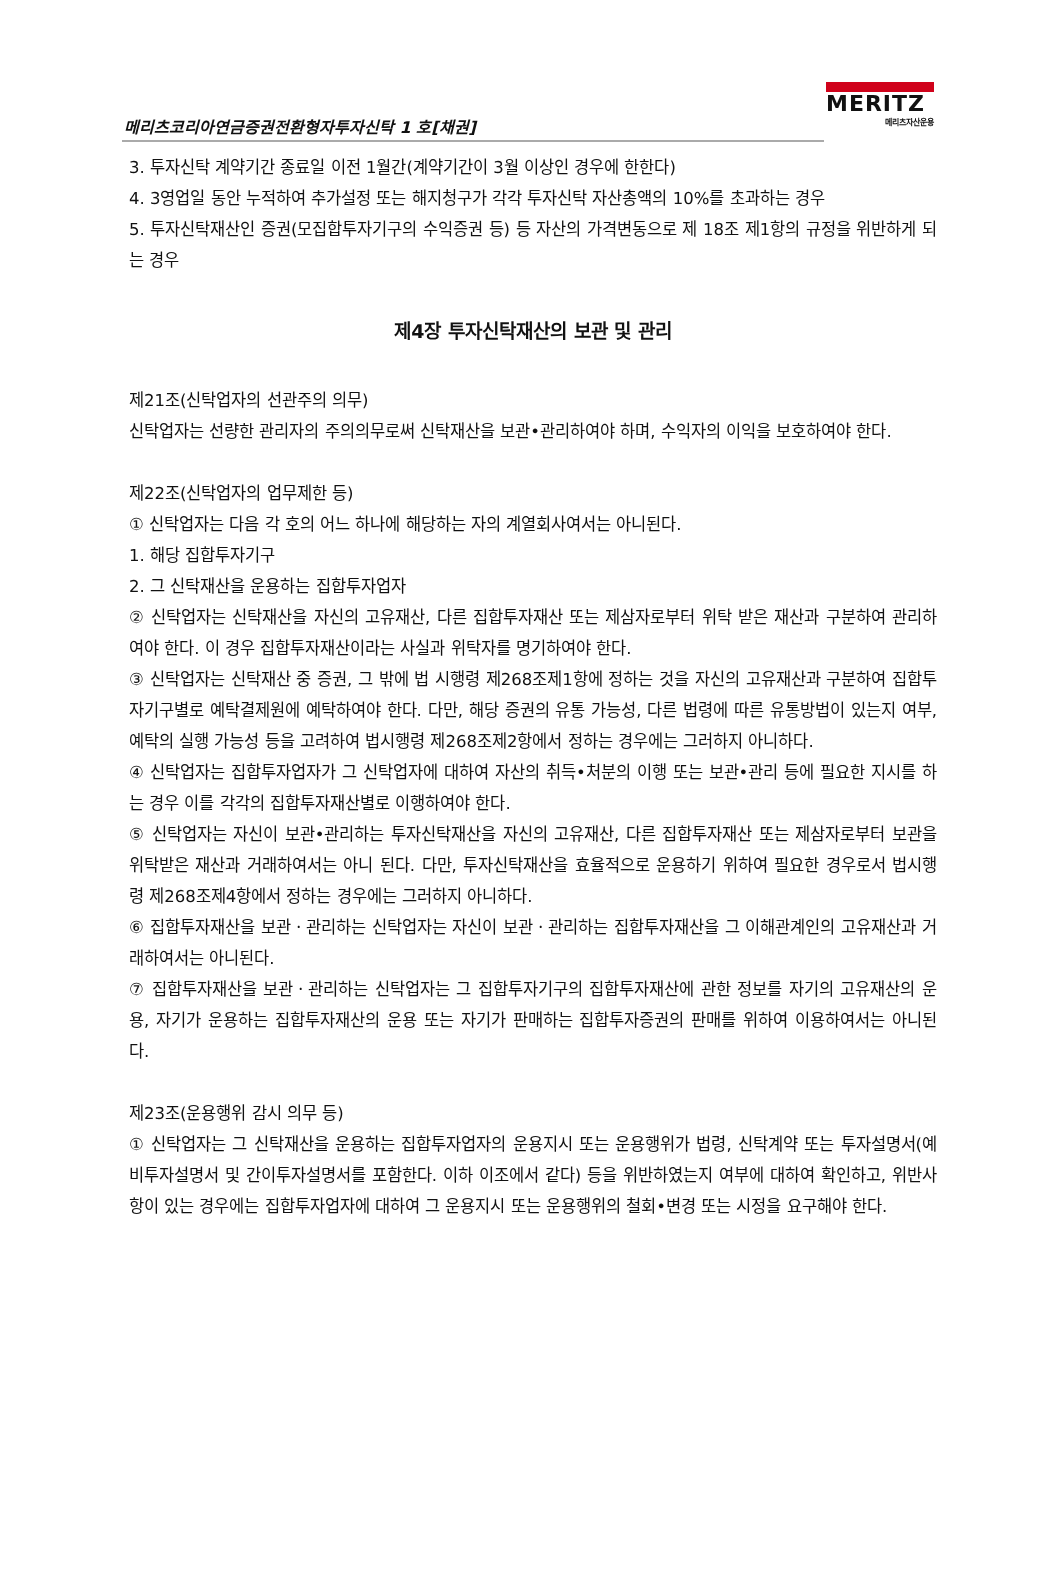메리츠코리아연금증권전환형자투자신탁 1 호[채권]
MERITZ
메리츠자산운용
3. 투자신탁 계약기간 종료일 이전 1월간(계약기간이 3월 이상인 경우에 한한다)
4. 3영업일 동안 누적하여 추가설정 또는 해지청구가 각각 투자신탁 자산총액의 10%를 초과하는 경우
5. 투자신탁재산인 증권(모집합투자기구의 수익증권 등) 등 자산의 가격변동으로 제 18조 제1항의 규정을 위반하게 되는 경우
제4장 투자신탁재산의 보관 및 관리
제21조(신탁업자의 선관주의 의무)
신탁업자는 선량한 관리자의 주의의무로써 신탁재산을 보관•관리하여야 하며, 수익자의 이익을 보호하여야 한다.
제22조(신탁업자의 업무제한 등)
① 신탁업자는 다음 각 호의 어느 하나에 해당하는 자의 계열회사여서는 아니된다.
1. 해당 집합투자기구
2. 그 신탁재산을 운용하는 집합투자업자
② 신탁업자는 신탁재산을 자신의 고유재산, 다른 집합투자재산 또는 제삼자로부터 위탁 받은 재산과 구분하여 관리하여야 한다. 이 경우 집합투자재산이라는 사실과 위탁자를 명기하여야 한다.
③ 신탁업자는 신탁재산 중 증권, 그 밖에 법 시행령 제268조제1항에 정하는 것을 자신의 고유재산과 구분하여 집합투자기구별로 예탁결제원에 예탁하여야 한다. 다만, 해당 증권의 유통 가능성, 다른 법령에 따른 유통방법이 있는지 여부, 예탁의 실행 가능성 등을 고려하여 법시행령 제268조제2항에서 정하는 경우에는 그러하지 아니하다.
④ 신탁업자는 집합투자업자가 그 신탁업자에 대하여 자산의 취득•처분의 이행 또는 보관•관리 등에 필요한 지시를 하는 경우 이를 각각의 집합투자재산별로 이행하여야 한다.
⑤ 신탁업자는 자신이 보관•관리하는 투자신탁재산을 자신의 고유재산, 다른 집합투자재산 또는 제삼자로부터 보관을 위탁받은 재산과 거래하여서는 아니 된다. 다만, 투자신탁재산을 효율적으로 운용하기 위하여 필요한 경우로서 법시행령 제268조제4항에서 정하는 경우에는 그러하지 아니하다.
⑥ 집합투자재산을 보관ㆍ관리하는 신탁업자는 자신이 보관ㆍ관리하는 집합투자재산을 그 이해관계인의 고유재산과 거래하여서는 아니된다.
⑦ 집합투자재산을 보관ㆍ관리하는 신탁업자는 그 집합투자기구의 집합투자재산에 관한 정보를 자기의 고유재산의 운용, 자기가 운용하는 집합투자재산의 운용 또는 자기가 판매하는 집합투자증권의 판매를 위하여 이용하여서는 아니된다.
제23조(운용행위 감시 의무 등)
① 신탁업자는 그 신탁재산을 운용하는 집합투자업자의 운용지시 또는 운용행위가 법령, 신탁계약 또는 투자설명서(예비투자설명서 및 간이투자설명서를 포함한다. 이하 이조에서 같다) 등을 위반하였는지 여부에 대하여 확인하고, 위반사항이 있는 경우에는 집합투자업자에 대하여 그 운용지시 또는 운용행위의 철회•변경 또는 시정을 요구해야 한다.